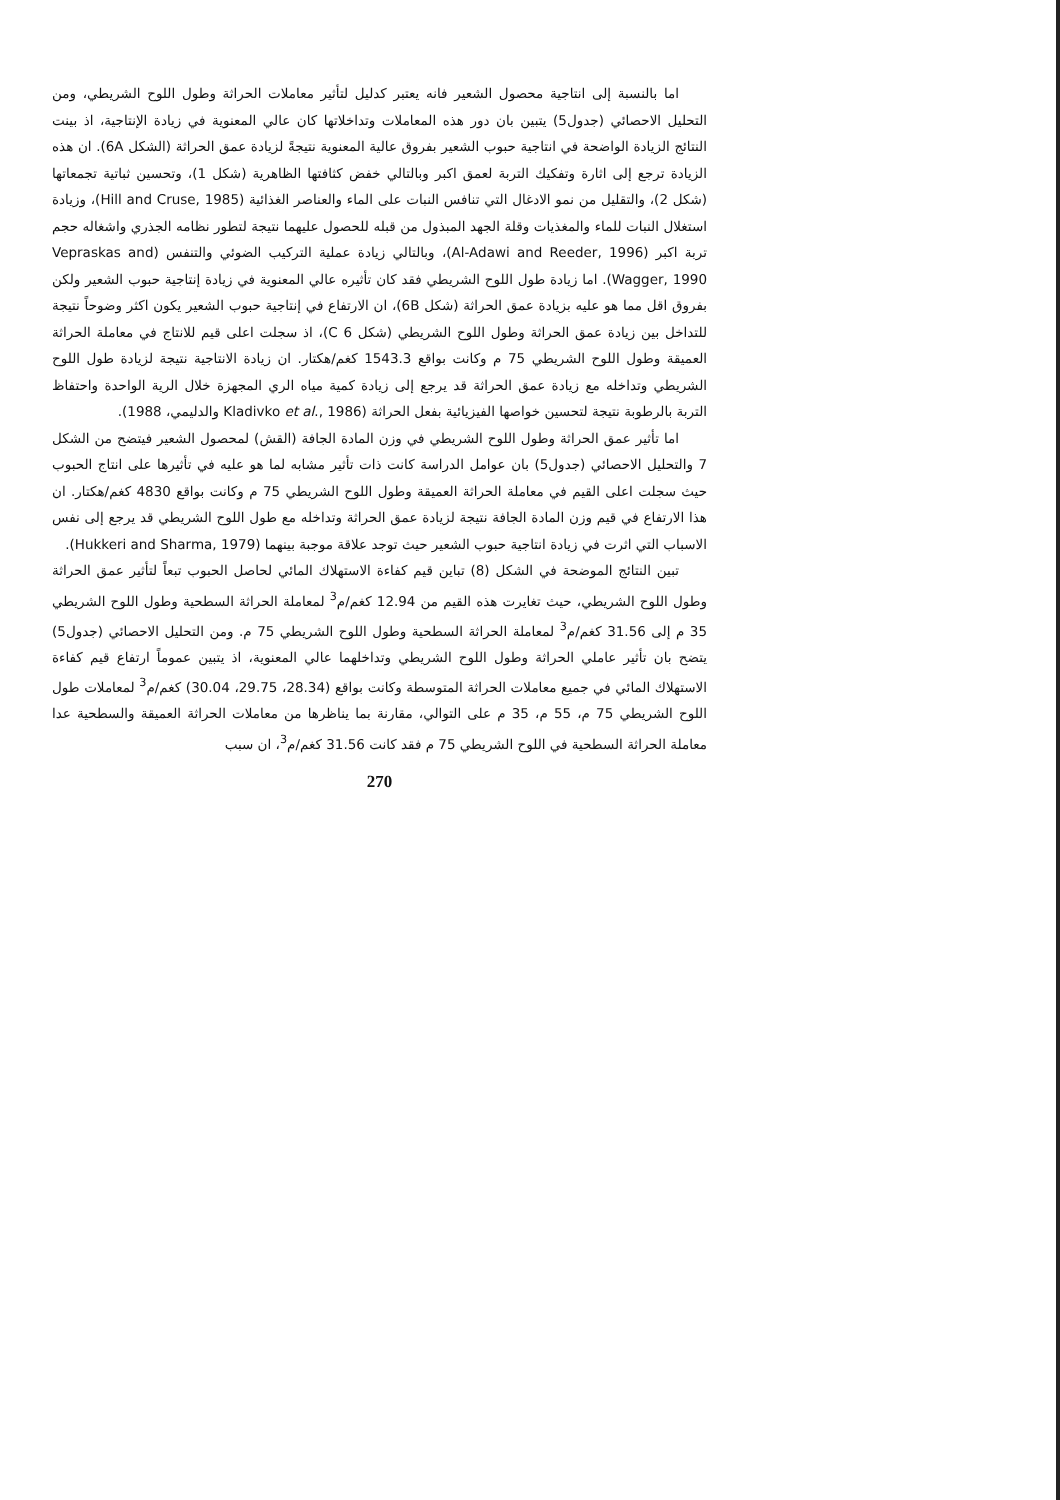اما بالنسبة إلى انتاجية محصول الشعير فانه يعتبر كدليل لتأثير معاملات الحراثة وطول اللوح الشريطي، ومن التحليل الاحصائي (جدول5) يتبين بان دور هذه المعاملات وتداخلاتها كان عالي المعنوية في زيادة الإنتاجية، اذ بينت النتائج الزيادة الواضحة في انتاجية حبوب الشعير بفروق عالية المعنوية نتيجةً لزيادة عمق الحراثة (الشكل 6A). ان هذه الزيادة ترجع إلى اثارة وتفكيك التربة لعمق اكبر وبالتالي خفض كثافتها الظاهرية (شكل 1)، وتحسين ثباتية تجمعاتها (شكل 2)، والتقليل من نمو الادغال التي تنافس النبات على الماء والعناصر الغذائية (Hill and Cruse, 1985)، وزيادة استغلال النبات للماء والمغذيات وقلة الجهد المبذول من قبله للحصول عليهما نتيجة لتطور نظامه الجذري واشغاله حجم تربة اكبر (Al-Adawi and Reeder, 1996)، وبالتالي زيادة عملية التركيب الضوئي والتنفس (Vepraskas and Wagger, 1990). اما زيادة طول اللوح الشريطي فقد كان تأثيره عالي المعنوية في زيادة إنتاجية حبوب الشعير ولكن بفروق اقل مما هو عليه بزيادة عمق الحراثة (شكل 6B)، ان الارتفاع في إنتاجية حبوب الشعير يكون اكثر وضوحاً نتيجة للتداخل بين زيادة عمق الحراثة وطول اللوح الشريطي (شكل 6 C)، اذ سجلت اعلى قيم للانتاج في معاملة الحراثة العميقة وطول اللوح الشريطي 75 م وكانت بواقع 1543.3 كغم/هكتار. ان زيادة الانتاجية نتيجة لزيادة طول اللوح الشريطي وتداخله مع زيادة عمق الحراثة قد يرجع إلى زيادة كمية مياه الري المجهزة خلال الرية الواحدة واحتفاظ التربة بالرطوبة نتيجة لتحسين خواصها الفيزيائية بفعل الحراثة (Kladivko et al., 1986 والدليمي، 1988).
اما تأثير عمق الحراثة وطول اللوح الشريطي في وزن المادة الجافة (القش) لمحصول الشعير فيتضح من الشكل 7 والتحليل الاحصائي (جدول5) بان عوامل الدراسة كانت ذات تأثير مشابه لما هو عليه في تأثيرها على انتاج الحبوب حيث سجلت اعلى القيم في معاملة الحراثة العميقة وطول اللوح الشريطي 75 م وكانت بواقع 4830 كغم/هكتار. ان هذا الارتفاع في قيم وزن المادة الجافة نتيجة لزيادة عمق الحراثة وتداخله مع طول اللوح الشريطي قد يرجع إلى نفس الاسباب التي اثرت في زيادة انتاجية حبوب الشعير حيث توجد علاقة موجبة بينهما (Hukkeri and Sharma, 1979).
تبين النتائج الموضحة في الشكل (8) تباين قيم كفاءة الاستهلاك المائي لحاصل الحبوب تبعاً لتأثير عمق الحراثة وطول اللوح الشريطي، حيث تغايرت هذه القيم من 12.94 كغم/م<sup>3</sup> لمعاملة الحراثة السطحية وطول اللوح الشريطي 35 م إلى 31.56 كغم/م<sup>3</sup> لمعاملة الحراثة السطحية وطول اللوح الشريطي 75 م. ومن التحليل الاحصائي (جدول5) يتضح بان تأثير عاملي الحراثة وطول اللوح الشريطي وتداخلهما عالي المعنوية، اذ يتبين عموماً ارتفاع قيم كفاءة الاستهلاك المائي في جميع معاملات الحراثة المتوسطة وكانت بواقع (28.34، 29.75، 30.04) كغم/م<sup>3</sup> لمعاملات طول اللوح الشريطي 75 م، 55 م، 35 م على التوالي، مقارنة بما يناظرها من معاملات الحراثة العميقة والسطحية عدا معاملة الحراثة السطحية في اللوح الشريطي 75 م فقد كانت 31.56 كغم/م<sup>3</sup>، ان سبب
270